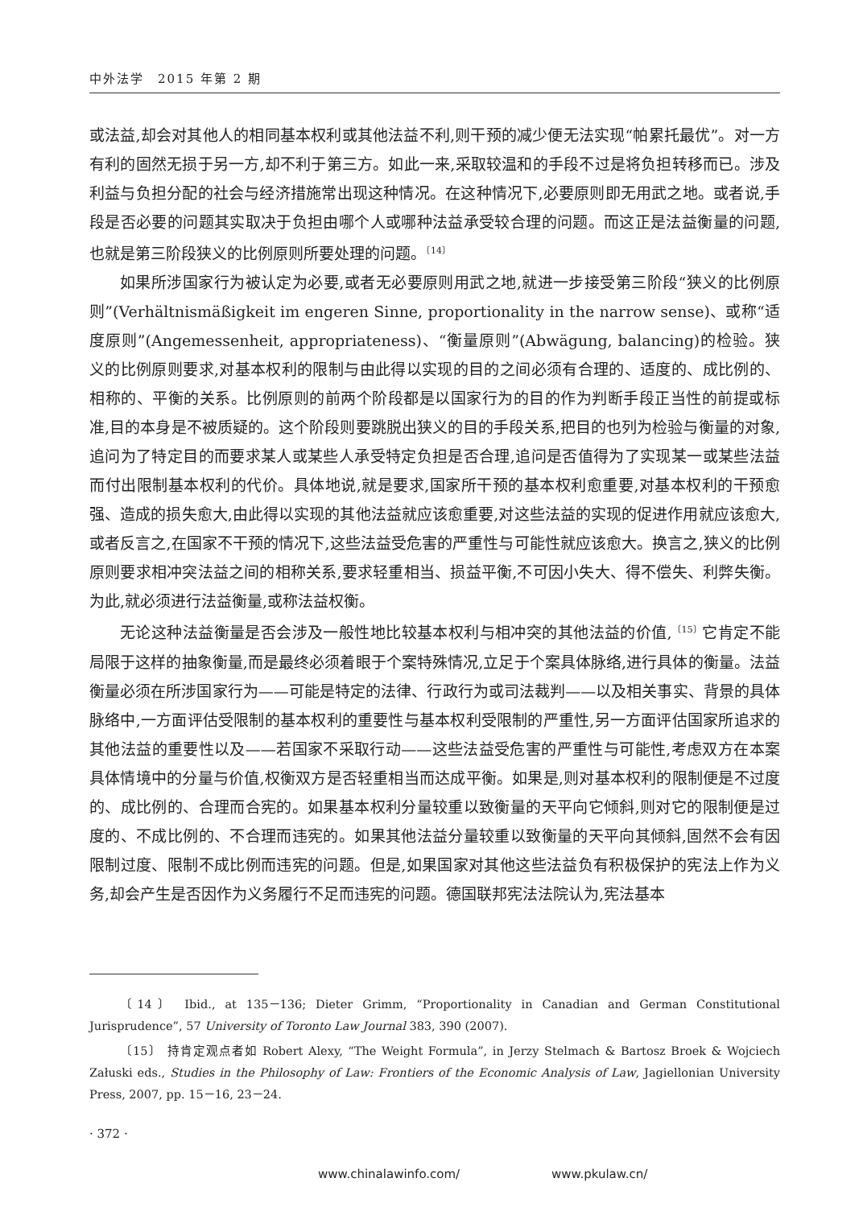中外法学　2015 年第 2 期
或法益,却会对其他人的相同基本权利或其他法益不利,则干预的减少便无法实现“帕累托最优”。对一方有利的固然无损于另一方,却不利于第三方。如此一来,采取较温和的手段不过是将负担转移而已。涉及利益与负担分配的社会与经济措施常出现这种情况。在这种情况下,必要原则即无用武之地。或者说,手段是否必要的问题其实取决于负担由哪个人或哪种法益承受较合理的问题。而这正是法益衡量的问题,也就是第三阶段狭义的比例原则所要处理的问题。<sup>〔14〕</sup>
如果所涉国家行为被认定为必要,或者无必要原则用武之地,就进一步接受第三阶段“狭义的比例原则”(Verhältnismäßigkeit im engeren Sinne, proportionality in the narrow sense)、或称“适度原则”(Angemessenheit, appropriateness)、“衡量原则”(Abwägung, balancing)的检验。狭义的比例原则要求,对基本权利的限制与由此得以实现的目的之间必须有合理的、适度的、成比例的、相称的、平衡的关系。比例原则的前两个阶段都是以国家行为的目的作为判断手段正当性的前提或标准,目的本身是不被质疑的。这个阶段则要跳脱出狭义的目的手段关系,把目的也列为检验与衡量的对象,追问为了特定目的而要求某人或某些人承受特定负担是否合理,追问是否值得为了实现某一或某些法益而付出限制基本权利的代价。具体地说,就是要求,国家所干预的基本权利愈重要,对基本权利的干预愈强、造成的损失愈大,由此得以实现的其他法益就应该愈重要,对这些法益的实现的促进作用就应该愈大,或者反言之,在国家不干预的情况下,这些法益受危害的严重性与可能性就应该愈大。换言之,狭义的比例原则要求相冲突法益之间的相称关系,要求轻重相当、损益平衡,不可因小失大、得不偿失、利弊失衡。为此,就必须进行法益衡量,或称法益权衡。
无论这种法益衡量是否会涉及一般性地比较基本权利与相冲突的其他法益的价值,<sup>〔15〕</sup>它肯定不能局限于这样的抽象衡量,而是最终必须着眼于个案特殊情况,立足于个案具体脉络,进行具体的衡量。法益衡量必须在所涉国家行为——可能是特定的法律、行政行为或司法裁判——以及相关事实、背景的具体脉络中,一方面评估受限制的基本权利的重要性与基本权利受限制的严重性,另一方面评估国家所追求的其他法益的重要性以及——若国家不采取行动——这些法益受危害的严重性与可能性,考虑双方在本案具体情境中的分量与价值,权衡双方是否轻重相当而达成平衡。如果是,则对基本权利的限制便是不过度的、成比例的、合理而合宪的。如果基本权利分量较重以致衡量的天平向它倾斜,则对它的限制便是过度的、不成比例的、不合理而违宪的。如果其他法益分量较重以致衡量的天平向其倾斜,固然不会有因限制过度、限制不成比例而违宪的问题。但是,如果国家对其他这些法益负有积极保护的宪法上作为义务,却会产生是否因作为义务履行不足而违宪的问题。德国联邦宪法法院认为,宪法基本
〔14〕 Ibid., at 135－136; Dieter Grimm, “Proportionality in Canadian and German Constitutional Jurisprudence”, 57 University of Toronto Law Journal 383, 390 (2007).
〔15〕 持肯定观点者如 Robert Alexy, “The Weight Formula”, in Jerzy Stelmach & Bartosz Broek & Wojciech Załuski eds., Studies in the Philosophy of Law: Frontiers of the Economic Analysis of Law, Jagiellonian University Press, 2007, pp. 15－16, 23－24.
· 372 ·
www.chinalawinfo.com/ www.pkulaw.cn/